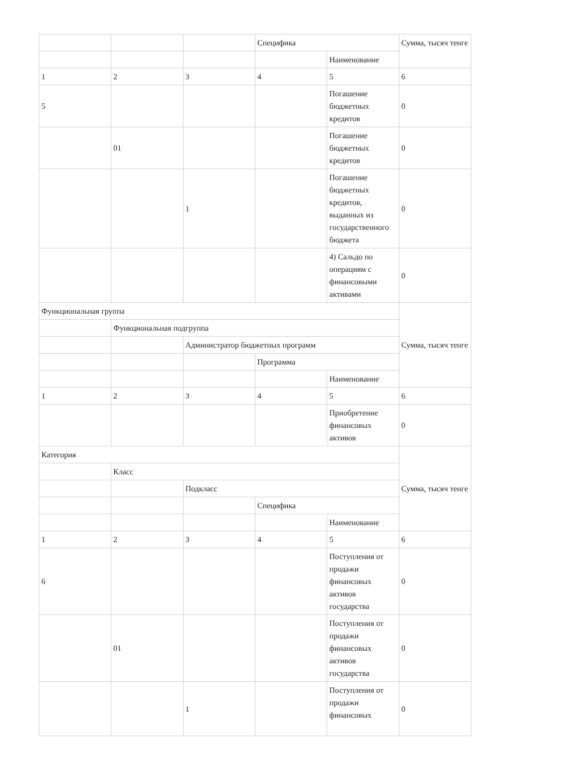| | | | Специфика | | Сумма, тысяч тенге |
| | | | | Наименование | |
| 1 | 2 | 3 | 4 | 5 | 6 |
| 5 | | | | Погашение бюджетных кредитов | 0 |
| | 01 | | | Погашение бюджетных кредитов | 0 |
| | | 1 | | Погашение бюджетных кредитов, выданных из государственного бюджета | 0 |
| | | | | 4) Сальдо по операциям с финансовыми активами | 0 |
| Функциональная группа | | | | | Сумма, тысяч тенге |
| | Функциональная подгруппа | | | | |
| | | Администратор бюджетных программ | | | |
| | | | Программа | | |
| | | | | Наименование | |
| 1 | 2 | 3 | 4 | 5 | 6 |
| | | | | Приобретение финансовых активов | 0 |
| Категория | | | | | Сумма, тысяч тенге |
| | Класс | | | | |
| | | Подкласс | | | |
| | | | Специфика | | |
| | | | | Наименование | |
| 1 | 2 | 3 | 4 | 5 | 6 |
| 6 | | | | Поступления от продажи финансовых активов государства | 0 |
| | 01 | | | Поступления от продажи финансовых активов государства | 0 |
| | | 1 | | Поступления от продажи финансовых | 0 |